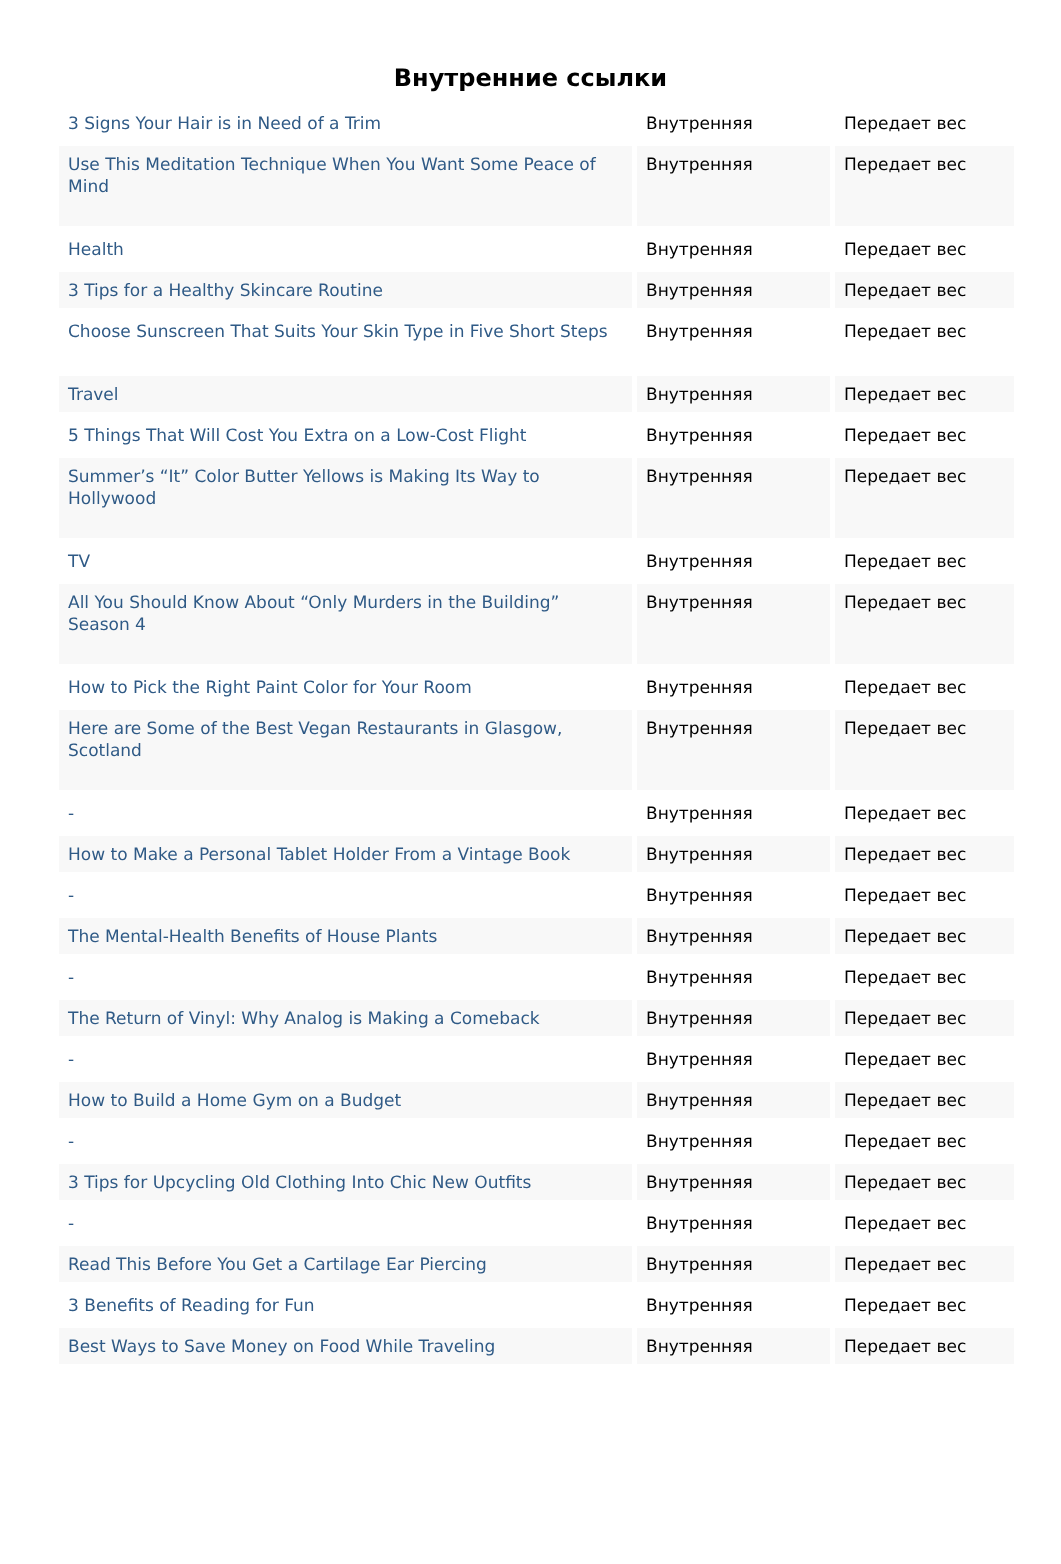Внутренние ссылки
| 3 Signs Your Hair is in Need of a Trim | Внутренняя | Передает вес |
| Use This Meditation Technique When You Want Some Peace of Mind | Внутренняя | Передает вес |
| Health | Внутренняя | Передает вес |
| 3 Tips for a Healthy Skincare Routine | Внутренняя | Передает вес |
| Choose Sunscreen That Suits Your Skin Type in Five Short Steps | Внутренняя | Передает вес |
| Travel | Внутренняя | Передает вес |
| 5 Things That Will Cost You Extra on a Low-Cost Flight | Внутренняя | Передает вес |
| Summer’s “It” Color Butter Yellows is Making Its Way to Hollywood | Внутренняя | Передает вес |
| TV | Внутренняя | Передает вес |
| All You Should Know About “Only Murders in the Building” Season 4 | Внутренняя | Передает вес |
| How to Pick the Right Paint Color for Your Room | Внутренняя | Передает вес |
| Here are Some of the Best Vegan Restaurants in Glasgow, Scotland | Внутренняя | Передает вес |
| - | Внутренняя | Передает вес |
| How to Make a Personal Tablet Holder From a Vintage Book | Внутренняя | Передает вес |
| - | Внутренняя | Передает вес |
| The Mental-Health Benefits of House Plants | Внутренняя | Передает вес |
| - | Внутренняя | Передает вес |
| The Return of Vinyl: Why Analog is Making a Comeback | Внутренняя | Передает вес |
| - | Внутренняя | Передает вес |
| How to Build a Home Gym on a Budget | Внутренняя | Передает вес |
| - | Внутренняя | Передает вес |
| 3 Tips for Upcycling Old Clothing Into Chic New Outfits | Внутренняя | Передает вес |
| - | Внутренняя | Передает вес |
| Read This Before You Get a Cartilage Ear Piercing | Внутренняя | Передает вес |
| 3 Benefits of Reading for Fun | Внутренняя | Передает вес |
| Best Ways to Save Money on Food While Traveling | Внутренняя | Передает вес |